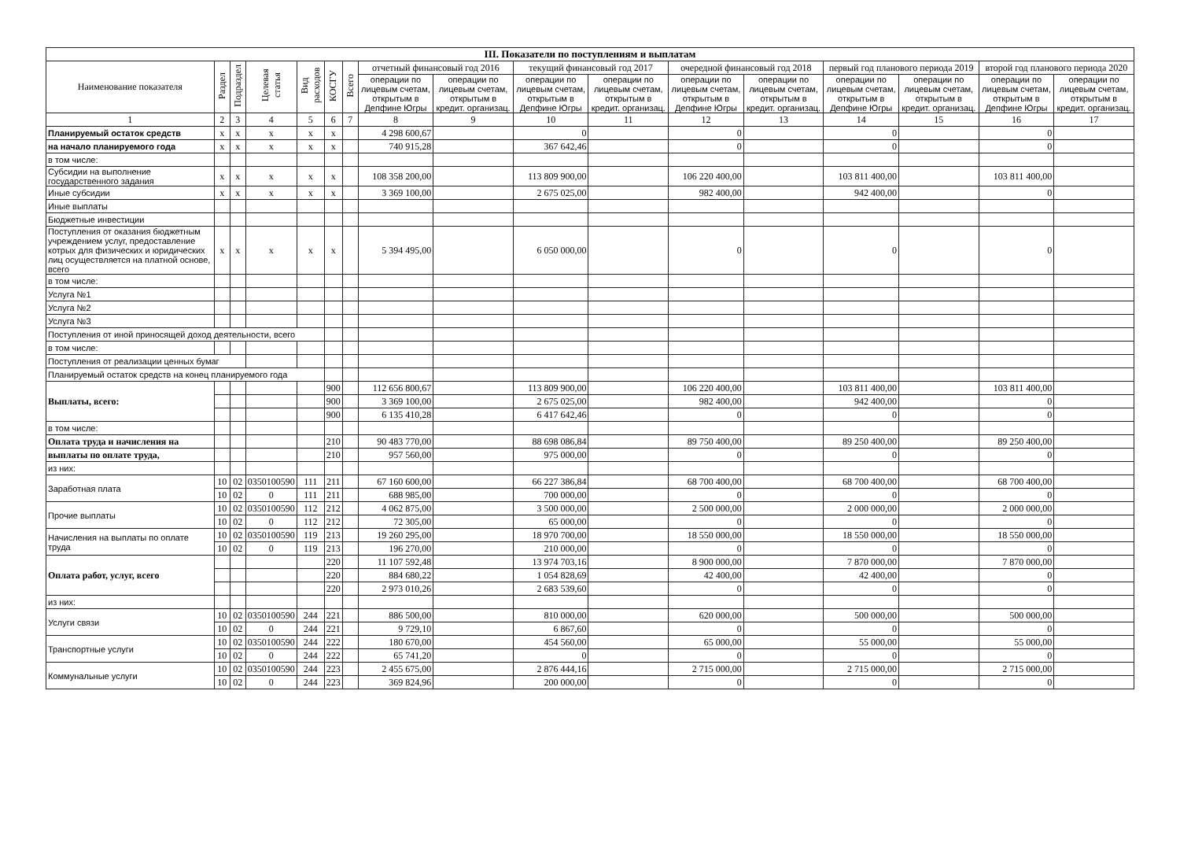| III. Показатели по поступлениям и выплатам | | | | | | | | | | | | | | | | |
| --- | --- | --- | --- | --- | --- | --- | --- | --- | --- | --- | --- | --- | --- | --- | --- | --- |
| Наименование показателя | Раздел | Подраздел | Целевая статья | Вид расходов | КОСГУ | Всего | отчетный финансовый год 2016 | | текущий финансовый год 2017 | | очередной финансовый год 2018 | | первый год планового периода 2019 | | второй год планового периода 2020 | |
| | | | | | | | операции по лицевым счетам, открытым в Депфине Югры | операции по лицевым счетам, открытым в кредит. организац. | операции по лицевым счетам, открытым в Депфине Югры | операции по лицевым счетам, открытым в кредит. организац. | операции по лицевым счетам, открытым в Депфине Югры | операции по лицевым счетам, открытым в кредит. организац. | операции по лицевым счетам, открытым в Депфине Югры | операции по лицевым счетам, открытым в кредит. организац. | операции по лицевым счетам, открытым в Депфине Югры | операции по лицевым счетам, открытым в кредит. организац. |
| 1 | 2 | 3 | 4 | 5 | 6 | 7 | 8 | 9 | 10 | 11 | 12 | 13 | 14 | 15 | 16 | 17 |
| Планируемый остаток средств | x | x | x | x | x | | 4 298 600,67 | | 0 | | 0 | | 0 | | 0 | |
| на начало планируемого года | x | x | x | x | x | | 740 915,28 | | 367 642,46 | | 0 | | 0 | | 0 | |
| в том числе: | | | | | | | | | | | | | | | | |
| Субсидии на выполнение государственного задания | x | x | x | x | x | | 108 358 200,00 | | 113 809 900,00 | | 106 220 400,00 | | 103 811 400,00 | | 103 811 400,00 | |
| Иные субсидии | x | x | x | x | x | | 3 369 100,00 | | 2 675 025,00 | | 982 400,00 | | 942 400,00 | | 0 | |
| Иные выплаты | | | | | | | | | | | | | | | | |
| Бюджетные инвестиции | | | | | | | | | | | | | | | | |
| Поступления от оказания бюджетным учреждением услуг, предоставление котрых для физических и юридических лиц осуществляется на платной основе, всего | x | x | x | x | x | | 5 394 495,00 | | 6 050 000,00 | | 0 | | 0 | | 0 | |
| в том числе: | | | | | | | | | | | | | | | | |
| Услуга №1 | | | | | | | | | | | | | | | | |
| Услуга №2 | | | | | | | | | | | | | | | | |
| Услуга №3 | | | | | | | | | | | | | | | | |
| Поступления от иной приносящей доход деятельности, всего | | | | | | | | | | | | | | | | |
| в том числе: | | | | | | | | | | | | | | | | |
| Поступления от реализации ценных бумаг | | | | | | | | | | | | | | | | |
| Планируемый остаток средств на конец планируемого года | | | | | | | | | | | | | | | | |
| Выплаты, всего: | | | | | 900 | | 112 656 800,67 | | 113 809 900,00 | | 106 220 400,00 | | 103 811 400,00 | | 103 811 400,00 | |
| | | | | | 900 | | 3 369 100,00 | | 2 675 025,00 | | 982 400,00 | | 942 400,00 | | 0 | |
| | | | | | 900 | | 6 135 410,28 | | 6 417 642,46 | | 0 | | 0 | | 0 | |
| в том числе: | | | | | | | | | | | | | | | | |
| Оплата труда и начисления на | | | | | 210 | | 90 483 770,00 | | 88 698 086,84 | | 89 750 400,00 | | 89 250 400,00 | | 89 250 400,00 | |
| выплаты по оплате труда, | | | | | 210 | | 957 560,00 | | 975 000,00 | | 0 | | 0 | | 0 | |
| из них: | | | | | | | | | | | | | | | | |
| Заработная плата | 10 | 02 | 0350100590 | 111 | 211 | | 67 160 600,00 | | 66 227 386,84 | | 68 700 400,00 | | 68 700 400,00 | | 68 700 400,00 | |
| | 10 | 02 | 0 | 111 | 211 | | 688 985,00 | | 700 000,00 | | 0 | | 0 | | 0 | |
| Прочие выплаты | 10 | 02 | 0350100590 | 112 | 212 | | 4 062 875,00 | | 3 500 000,00 | | 2 500 000,00 | | 2 000 000,00 | | 2 000 000,00 | |
| | 10 | 02 | 0 | 112 | 212 | | 72 305,00 | | 65 000,00 | | 0 | | 0 | | 0 | |
| Начисления на выплаты по оплате труда | 10 | 02 | 0350100590 | 119 | 213 | | 19 260 295,00 | | 18 970 700,00 | | 18 550 000,00 | | 18 550 000,00 | | 18 550 000,00 | |
| | 10 | 02 | 0 | 119 | 213 | | 196 270,00 | | 210 000,00 | | 0 | | 0 | | 0 | |
| Оплата работ, услуг, всего | | | | | 220 | | 11 107 592,48 | | 13 974 703,16 | | 8 900 000,00 | | 7 870 000,00 | | 7 870 000,00 | |
| | | | | | 220 | | 884 680,22 | | 1 054 828,69 | | 42 400,00 | | 42 400,00 | | 0 | |
| | | | | | 220 | | 2 973 010,26 | | 2 683 539,60 | | 0 | | 0 | | 0 | |
| из них: | | | | | | | | | | | | | | | | |
| Услуги связи | 10 | 02 | 0350100590 | 244 | 221 | | 886 500,00 | | 810 000,00 | | 620 000,00 | | 500 000,00 | | 500 000,00 | |
| | 10 | 02 | 0 | 244 | 221 | | 9 729,10 | | 6 867,60 | | 0 | | 0 | | 0 | |
| Транспортные услуги | 10 | 02 | 0350100590 | 244 | 222 | | 180 670,00 | | 454 560,00 | | 65 000,00 | | 55 000,00 | | 55 000,00 | |
| | 10 | 02 | 0 | 244 | 222 | | 65 741,20 | | 0 | | 0 | | 0 | | 0 | |
| Коммунальные услуги | 10 | 02 | 0350100590 | 244 | 223 | | 2 455 675,00 | | 2 876 444,16 | | 2 715 000,00 | | 2 715 000,00 | | 2 715 000,00 | |
| | 10 | 02 | 0 | 244 | 223 | | 369 824,96 | | 200 000,00 | | 0 | | 0 | | 0 | |